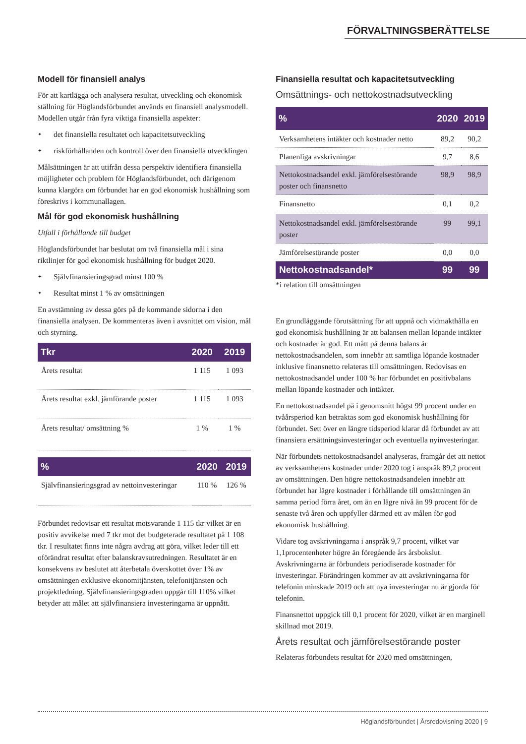FÖRVALTNINGSBERÄTTELSE
Modell för finansiell analys
För att kartlägga och analysera resultat, utveckling och ekonomisk ställning för Höglandsförbundet används en finansiell analysmodell. Modellen utgår från fyra viktiga finansiella aspekter:
✦ det finansiella resultatet och kapacitetsutveckling
✦ riskförhållanden och kontroll över den finansiella utvecklingen
Målsättningen är att utifrån dessa perspektiv identifiera finansiella möjligheter och problem för Höglandsförbundet, och därigenom kunna klargöra om förbundet har en god ekonomisk hushållning som föreskrivs i kommunallagen.
Mål för god ekonomisk hushållning
Utfall i förhållande till budget
Höglandsförbundet har beslutat om två finansiella mål i sina riktlinjer för god ekonomisk hushållning för budget 2020.
✦ Självfinansieringsgrad minst 100 %
✦ Resultat minst 1 % av omsättningen
En avstämning av dessa görs på de kommande sidorna i den finansiella analysen. De kommenteras även i avsnittet om vision, mål och styrning.
| Tkr | 2020 | 2019 |
| --- | --- | --- |
| Årets resultat | 1 115 | 1 093 |
| Årets resultat exkl. jämförande poster | 1 115 | 1 093 |
| Årets resultat/ omsättning % | 1 % | 1 % |
| % | 2020 | 2019 |
| --- | --- | --- |
| Självfinansieringsgrad av nettoinvesteringar | 110 % | 126 % |
Förbundet redovisar ett resultat motsvarande 1 115 tkr vilket är en positiv avvikelse med 7 tkr mot det budgeterade resultatet på 1 108 tkr. I resultatet finns inte några avdrag att göra, vilket leder till ett oförändrat resultat efter balanskravsutredningen. Resultatet är en konsekvens av beslutet att återbetala överskottet över 1% av omsättningen exklusive ekonomitjänsten, telefonitjänsten och projektledning. Självfinansieringsgraden uppgår till 110% vilket betyder att målet att självfinansiera investeringarna är uppnått.
Finansiella resultat och kapacitetsutveckling
Omsättnings- och nettokostnadsutveckling
| % | 2020 | 2019 |
| --- | --- | --- |
| Verksamhetens intäkter och kostnader netto | 89,2 | 90,2 |
| Planenliga avskrivningar | 9,7 | 8,6 |
| Nettokostnadsandel exkl. jämförelsestörande poster och finansnetto | 98,9 | 98,9 |
| Finansnetto | 0,1 | 0,2 |
| Nettokostnadsandel exkl. jämförelsestörande poster | 99 | 99,1 |
| Jämförelsestörande poster | 0,0 | 0,0 |
| Nettokostnadsandel* | 99 | 99 |
*i relation till omsättningen
En grundläggande förutsättning för att uppnå och vidmakthålla en god ekonomisk hushållning är att balansen mellan löpande intäkter och kostnader är god. Ett mått på denna balans är nettokostnadsandelen, som innebär att samtliga löpande kostnader inklusive finansnetto relateras till omsättningen. Redovisas en nettokostnadsandel under 100 % har förbundet en positivbalans mellan löpande kostnader och intäkter.
En nettokostnadsandel på i genomsnitt högst 99 procent under en tvåårsperiod kan betraktas som god ekonomisk hushållning för förbundet. Sett över en längre tidsperiod klarar då förbundet av att finansiera ersättningsinvesteringar och eventuella nyinvesteringar.
När förbundets nettokostnadsandel analyseras, framgår det att nettot av verksamhetens kostnader under 2020 tog i anspråk 89,2 procent av omsättningen. Den högre nettokostnadsandelen innebär att förbundet har lägre kostnader i förhållande till omsättningen än samma period förra året, om än en lägre nivå än 99 procent för de senaste två åren och uppfyller därmed ett av målen för god ekonomisk hushållning.
Vidare tog avskrivningarna i anspråk 9,7 procent, vilket var 1,1procentenheter högre än föregående års årsbokslut. Avskrivningarna är förbundets periodiserade kostnader för investeringar. Förändringen kommer av att avskrivningarna för telefonin minskade 2019 och att nya investeringar nu är gjorda för telefonin.
Finansnettot uppgick till 0,1 procent för 2020, vilket är en marginell skillnad mot 2019.
Årets resultat och jämförelsestörande poster
Relateras förbundets resultat för 2020 med omsättningen,
Höglandsförbundet | Årsredovisning 2020 | 9